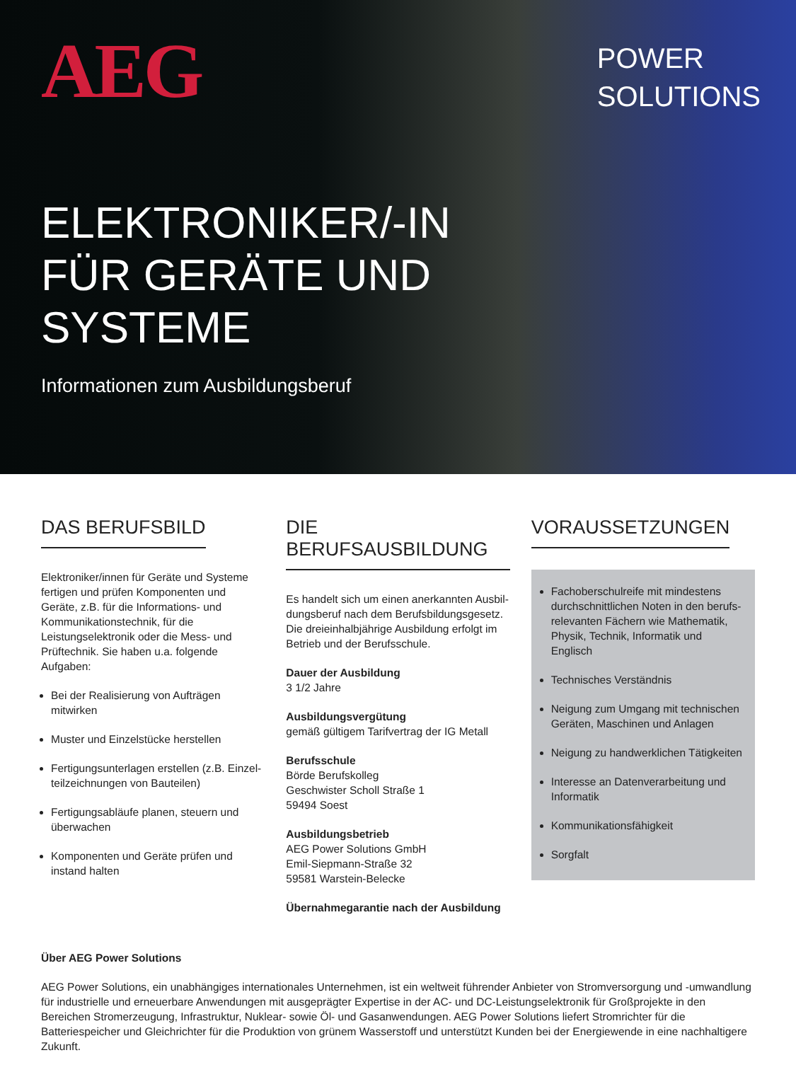AEG
POWER
SOLUTIONS
ELEKTRONIKER/-IN
FÜR GERÄTE UND
SYSTEME
Informationen zum Ausbildungsberuf
DAS BERUFSBILD
Elektroniker/innen für Geräte und Systeme fertigen und prüfen Komponenten und Geräte, z.B. für die Informations- und Kommunikations­technik, für die Leistungselektronik oder die Mess- und Prüftechnik. Sie haben u.a. folgende Aufgaben:
Bei der Realisierung von Aufträgen mitwirken
Muster und Einzelstücke herstellen
Fertigungsunterlagen erstellen (z.B. Einzel­teilzeichnungen von Bauteilen)
Fertigungsabläufe planen, steuern und überwachen
Komponenten und Geräte prüfen und instand halten
DIE BERUFSAUSBILDUNG
Es handelt sich um einen anerkannten Ausbil­dungsberuf nach dem Berufsbildungsgesetz. Die dreieinhalbjährige Ausbildung erfolgt im Betrieb und der Berufsschule.
Dauer der Ausbildung
3 1/2 Jahre
Ausbildungsvergütung
gemäß gültigem Tarifvertrag der IG Metall
Berufsschule
Börde Berufskolleg
Geschwister Scholl Straße 1
59494 Soest
Ausbildungsbetrieb
AEG Power Solutions GmbH
Emil-Siepmann-Straße 32
59581 Warstein-Belecke
Übernahmegarantie nach der Ausbildung
VORAUSSETZUNGEN
Fachoberschulreife mit mindestens durchschnittlichen Noten in den berufs­relevanten Fächern wie Mathematik, Physik, Technik, Informatik und Englisch
Technisches Verständnis
Neigung zum Umgang mit technischen Geräten, Maschinen und Anlagen
Neigung zu handwerklichen Tätigkeiten
Interesse an Datenverarbeitung und Informatik
Kommunikationsfähigkeit
Sorgfalt
Über AEG Power Solutions
AEG Power Solutions, ein unabhängiges internationales Unternehmen, ist ein weltweit führender Anbieter von Stromversorgung und -umwandlung für industrielle und erneuerbare Anwendungen mit ausgeprägter Expertise in der AC- und DC-Leistungselektronik für Großprojekte in den Bereichen Stromerzeugung, Infrastruktur, Nuklear- sowie Öl- und Gasanwendungen. AEG Power Solutions liefert Stromrichter für die Batteriespeicher und Gleichrichter für die Produktion von grünem Wasserstoff und unterstützt Kunden bei der Energiewende in eine nachhaltigere Zukunft.